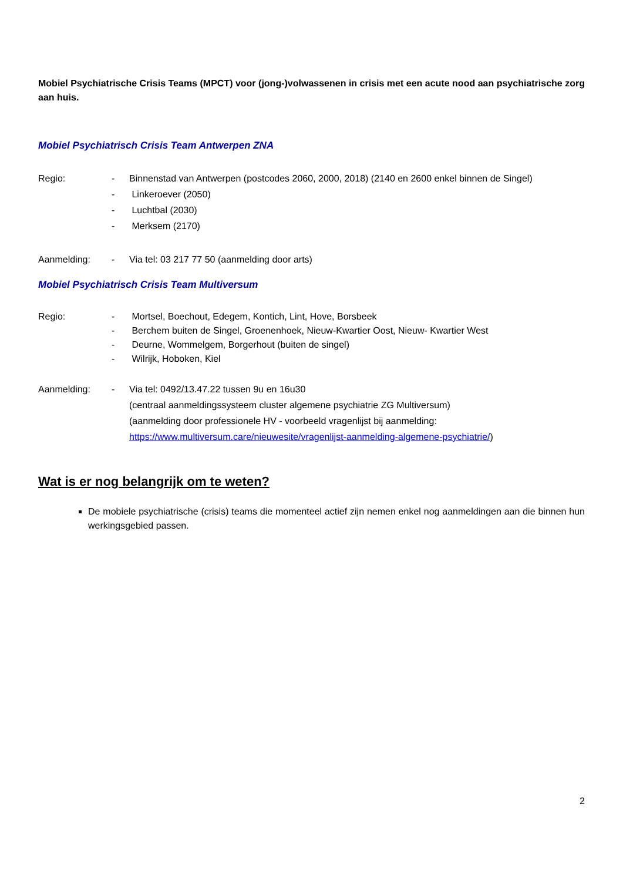Mobiel Psychiatrische Crisis Teams (MPCT) voor (jong-)volwassenen in crisis met een acute nood aan psychiatrische zorg aan huis.
Mobiel Psychiatrisch Crisis Team Antwerpen ZNA
Regio: - Binnenstad van Antwerpen (postcodes 2060, 2000, 2018) (2140 en 2600 enkel binnen de Singel)
- Linkeroever (2050)
- Luchtbal (2030)
- Merksem (2170)
Aanmelding: - Via tel: 03 217 77 50 (aanmelding door arts)
Mobiel Psychiatrisch Crisis Team Multiversum
Regio: - Mortsel, Boechout, Edegem, Kontich, Lint, Hove, Borsbeek
- Berchem buiten de Singel, Groenenhoek, Nieuw-Kwartier Oost, Nieuw- Kwartier West
- Deurne, Wommelgem, Borgerhout (buiten de singel)
- Wilrijk, Hoboken, Kiel
Aanmelding: - Via tel: 0492/13.47.22 tussen 9u en 16u30
(centraal aanmeldingssysteem cluster algemene psychiatrie ZG Multiversum)
(aanmelding door professionele HV - voorbeeld vragenlijst bij aanmelding:
https://www.multiversum.care/nieuwesite/vragenlijst-aanmelding-algemene-psychiatrie/)
Wat is er nog belangrijk om te weten?
De mobiele psychiatrische (crisis) teams die momenteel actief zijn nemen enkel nog aanmeldingen aan die binnen hun werkingsgebied passen.
2